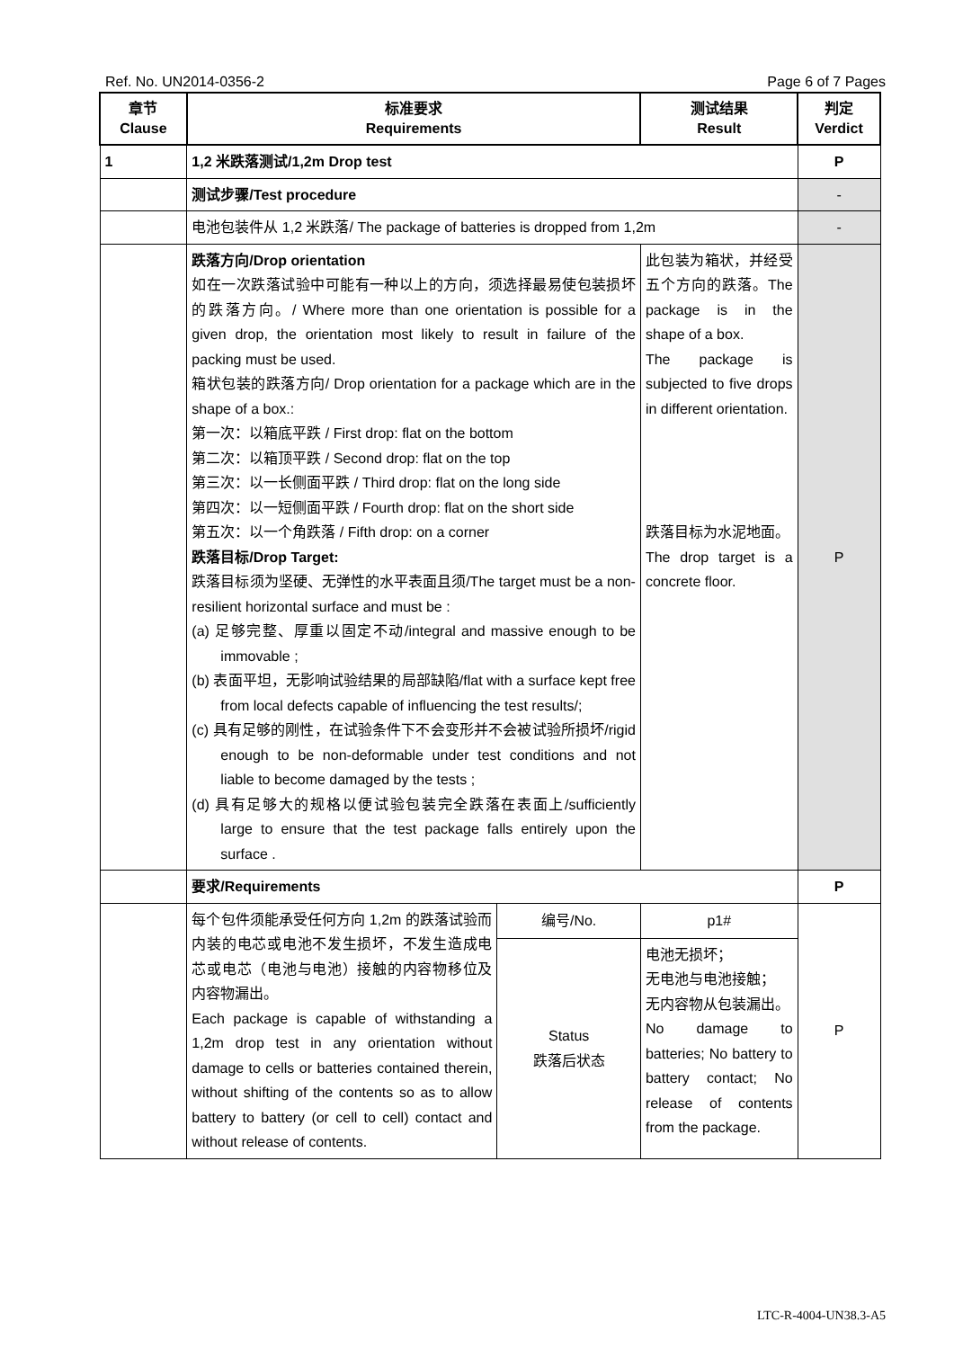Ref. No. UN2014-0356-2 Page 6 of 7 Pages
| 章节 Clause | 标准要求 Requirements | | 测试结果 Result | 判定 Verdict |
| --- | --- | --- | --- | --- |
| 1 | 1,2 米跌落测试/1,2m Drop test | | | P |
| | 测试步骤/Test procedure | | | - |
| | 电池包装件从 1,2 米跌落/ The package of batteries is dropped from 1,2m | | | - |
| | 跌落方向/Drop orientation 如在一次跌落试验中可能有一种以上的方向，须选择最易使包装损坏的跌落方向。/ Where more than one orientation is possible for a given drop, the orientation most likely to result in failure of the packing must be used. 箱状包装的跌落方向/ Drop orientation for a package which are in the shape of a box.: 第一次：以箱底平跌 / First drop: flat on the bottom 第二次：以箱顶平跌 / Second drop: flat on the top 第三次：以一长侧面平跌 / Third drop: flat on the long side 第四次：以一短侧面平跌 / Fourth drop: flat on the short side 第五次：以一个角跌落 / Fifth drop: on a corner 跌落目标/Drop Target: 跌落目标须为坚硬、无弹性的水平表面且须/The target must be a non-resilient horizontal surface and must be : (a) 足够完整、厚重以固定不动/integral and massive enough to be immovable ; (b) 表面平坦，无影响试验结果的局部缺陷/flat with a surface kept free from local defects capable of influencing the test results/; (c) 具有足够的刚性，在试验条件下不会变形并不会被试验所损坏/rigid enough to be non-deformable under test conditions and not liable to become damaged by the tests ; (d) 具有足够大的规格以便试验包装完全跌落在表面上/sufficiently large to ensure that the test package falls entirely upon the surface . | | 此包装为箱状，并经受五个方向的跌落。The package is in the shape of a box. The package is subjected to five drops in different orientation. 跌落目标为水泥地面。 The drop target is a concrete floor. | P |
| | 要求/Requirements | | | P |
| | 每个包件须能承受任何方向 1,2m 的跌落试验而内装的电芯或电池不发生损坏，不发生造成电芯或电芯（电池与电池）接触的内容物移位及内容物漏出。 Each package is capable of withstanding a 1,2m drop test in any orientation without damage to cells or batteries contained therein, without shifting of the contents so as to allow battery to battery (or cell to cell) contact and without release of contents. | 编号/No. | p1# | P |
| | | Status 跌落后状态 | 电池无损坏； 无电池与电池接触； 无内容物从包装漏出。 No damage to batteries; No battery to battery contact; No release of contents from the package. | |
LTC-R-4004-UN38.3-A5